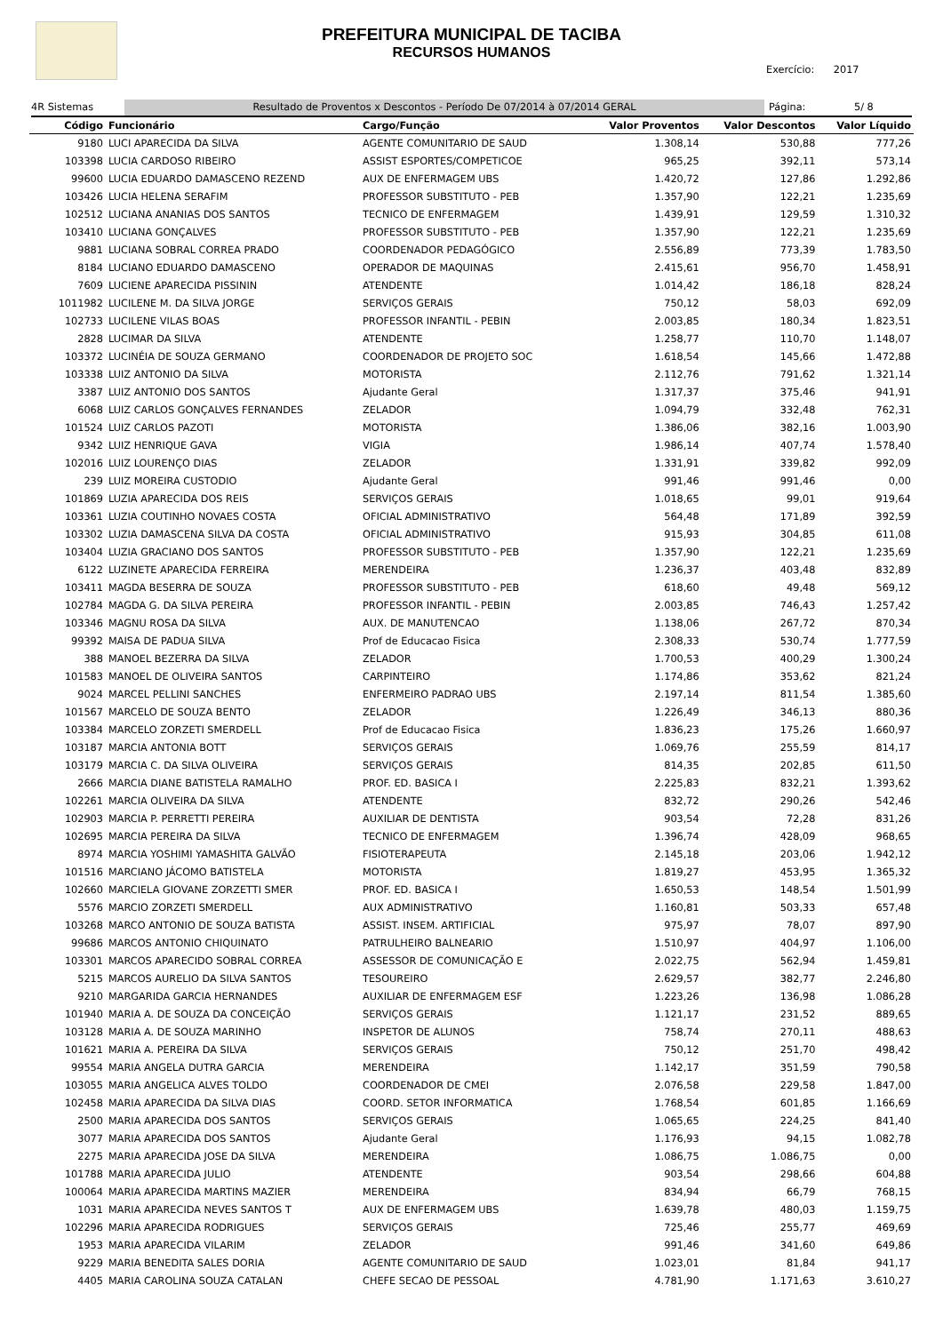PREFEITURA MUNICIPAL DE TACIBA
RECURSOS HUMANOS
Exercício: 2017
4R Sistemas Resultado de Proventos x Descontos - Período De 07/2014 à 07/2014 GERAL Página: 5/ 8
| Código | Funcionário | Cargo/Função | Valor Proventos | Valor Descontos | Valor Líquido |
| --- | --- | --- | --- | --- | --- |
| 9180 | LUCI APARECIDA DA SILVA | AGENTE COMUNITARIO DE SAUD | 1.308,14 | 530,88 | 777,26 |
| 103398 | LUCIA CARDOSO RIBEIRO | ASSIST ESPORTES/COMPETICOE | 965,25 | 392,11 | 573,14 |
| 99600 | LUCIA EDUARDO DAMASCENO REZEND | AUX DE ENFERMAGEM UBS | 1.420,72 | 127,86 | 1.292,86 |
| 103426 | LUCIA HELENA SERAFIM | PROFESSOR SUBSTITUTO - PEB | 1.357,90 | 122,21 | 1.235,69 |
| 102512 | LUCIANA ANANIAS DOS SANTOS | TECNICO DE ENFERMAGEM | 1.439,91 | 129,59 | 1.310,32 |
| 103410 | LUCIANA GONÇALVES | PROFESSOR SUBSTITUTO - PEB | 1.357,90 | 122,21 | 1.235,69 |
| 9881 | LUCIANA SOBRAL CORREA PRADO | COORDENADOR PEDAGÓGICO | 2.556,89 | 773,39 | 1.783,50 |
| 8184 | LUCIANO EDUARDO DAMASCENO | OPERADOR DE MAQUINAS | 2.415,61 | 956,70 | 1.458,91 |
| 7609 | LUCIENE APARECIDA PISSININ | ATENDENTE | 1.014,42 | 186,18 | 828,24 |
| 1011982 | LUCILENE M. DA SILVA JORGE | SERVIÇOS GERAIS | 750,12 | 58,03 | 692,09 |
| 102733 | LUCILENE VILAS BOAS | PROFESSOR INFANTIL - PEBIN | 2.003,85 | 180,34 | 1.823,51 |
| 2828 | LUCIMAR DA SILVA | ATENDENTE | 1.258,77 | 110,70 | 1.148,07 |
| 103372 | LUCINÉIA DE SOUZA GERMANO | COORDENADOR DE PROJETO SOC | 1.618,54 | 145,66 | 1.472,88 |
| 103338 | LUIZ ANTONIO DA SILVA | MOTORISTA | 2.112,76 | 791,62 | 1.321,14 |
| 3387 | LUIZ ANTONIO DOS SANTOS | Ajudante Geral | 1.317,37 | 375,46 | 941,91 |
| 6068 | LUIZ CARLOS GONÇALVES FERNANDES | ZELADOR | 1.094,79 | 332,48 | 762,31 |
| 101524 | LUIZ CARLOS PAZOTI | MOTORISTA | 1.386,06 | 382,16 | 1.003,90 |
| 9342 | LUIZ HENRIQUE GAVA | VIGIA | 1.986,14 | 407,74 | 1.578,40 |
| 102016 | LUIZ LOURENÇO DIAS | ZELADOR | 1.331,91 | 339,82 | 992,09 |
| 239 | LUIZ MOREIRA CUSTODIO | Ajudante Geral | 991,46 | 991,46 | 0,00 |
| 101869 | LUZIA APARECIDA DOS REIS | SERVIÇOS GERAIS | 1.018,65 | 99,01 | 919,64 |
| 103361 | LUZIA COUTINHO NOVAES COSTA | OFICIAL ADMINISTRATIVO | 564,48 | 171,89 | 392,59 |
| 103302 | LUZIA DAMASCENA SILVA DA COSTA | OFICIAL ADMINISTRATIVO | 915,93 | 304,85 | 611,08 |
| 103404 | LUZIA GRACIANO DOS SANTOS | PROFESSOR SUBSTITUTO - PEB | 1.357,90 | 122,21 | 1.235,69 |
| 6122 | LUZINETE APARECIDA FERREIRA | MERENDEIRA | 1.236,37 | 403,48 | 832,89 |
| 103411 | MAGDA BESERRA DE SOUZA | PROFESSOR SUBSTITUTO - PEB | 618,60 | 49,48 | 569,12 |
| 102784 | MAGDA G. DA SILVA PEREIRA | PROFESSOR INFANTIL - PEBIN | 2.003,85 | 746,43 | 1.257,42 |
| 103346 | MAGNU ROSA DA SILVA | AUX. DE MANUTENCAO | 1.138,06 | 267,72 | 870,34 |
| 99392 | MAISA DE PADUA SILVA | Prof de Educacao Fisica | 2.308,33 | 530,74 | 1.777,59 |
| 388 | MANOEL BEZERRA DA SILVA | ZELADOR | 1.700,53 | 400,29 | 1.300,24 |
| 101583 | MANOEL DE OLIVEIRA SANTOS | CARPINTEIRO | 1.174,86 | 353,62 | 821,24 |
| 9024 | MARCEL PELLINI SANCHES | ENFERMEIRO PADRAO UBS | 2.197,14 | 811,54 | 1.385,60 |
| 101567 | MARCELO DE SOUZA BENTO | ZELADOR | 1.226,49 | 346,13 | 880,36 |
| 103384 | MARCELO ZORZETI SMERDELL | Prof de Educacao Fisica | 1.836,23 | 175,26 | 1.660,97 |
| 103187 | MARCIA ANTONIA BOTT | SERVIÇOS GERAIS | 1.069,76 | 255,59 | 814,17 |
| 103179 | MARCIA C. DA SILVA OLIVEIRA | SERVIÇOS GERAIS | 814,35 | 202,85 | 611,50 |
| 2666 | MARCIA DIANE BATISTELA RAMALHO | PROF. ED. BASICA I | 2.225,83 | 832,21 | 1.393,62 |
| 102261 | MARCIA OLIVEIRA DA SILVA | ATENDENTE | 832,72 | 290,26 | 542,46 |
| 102903 | MARCIA P. PERRETTI PEREIRA | AUXILIAR DE DENTISTA | 903,54 | 72,28 | 831,26 |
| 102695 | MARCIA PEREIRA DA SILVA | TECNICO DE ENFERMAGEM | 1.396,74 | 428,09 | 968,65 |
| 8974 | MARCIA YOSHIMI YAMASHITA GALVÃO | FISIOTERAPEUTA | 2.145,18 | 203,06 | 1.942,12 |
| 101516 | MARCIANO JÁCOMO BATISTELA | MOTORISTA | 1.819,27 | 453,95 | 1.365,32 |
| 102660 | MARCIELA GIOVANE ZORZETTI SMER | PROF. ED. BASICA I | 1.650,53 | 148,54 | 1.501,99 |
| 5576 | MARCIO ZORZETI SMERDELL | AUX ADMINISTRATIVO | 1.160,81 | 503,33 | 657,48 |
| 103268 | MARCO ANTONIO DE SOUZA BATISTA | ASSIST. INSEM. ARTIFICIAL | 975,97 | 78,07 | 897,90 |
| 99686 | MARCOS ANTONIO CHIQUINATO | PATRULHEIRO BALNEARIO | 1.510,97 | 404,97 | 1.106,00 |
| 103301 | MARCOS APARECIDO SOBRAL CORREA | ASSESSOR DE COMUNICAÇÃO E | 2.022,75 | 562,94 | 1.459,81 |
| 5215 | MARCOS AURELIO DA SILVA SANTOS | TESOUREIRO | 2.629,57 | 382,77 | 2.246,80 |
| 9210 | MARGARIDA GARCIA HERNANDES | AUXILIAR DE ENFERMAGEM ESF | 1.223,26 | 136,98 | 1.086,28 |
| 101940 | MARIA A. DE SOUZA DA CONCEIÇÃO | SERVIÇOS GERAIS | 1.121,17 | 231,52 | 889,65 |
| 103128 | MARIA A. DE SOUZA MARINHO | INSPETOR DE ALUNOS | 758,74 | 270,11 | 488,63 |
| 101621 | MARIA A. PEREIRA DA SILVA | SERVIÇOS GERAIS | 750,12 | 251,70 | 498,42 |
| 99554 | MARIA ANGELA DUTRA GARCIA | MERENDEIRA | 1.142,17 | 351,59 | 790,58 |
| 103055 | MARIA ANGELICA ALVES TOLDO | COORDENADOR DE CMEI | 2.076,58 | 229,58 | 1.847,00 |
| 102458 | MARIA APARECIDA DA SILVA DIAS | COORD. SETOR INFORMATICA | 1.768,54 | 601,85 | 1.166,69 |
| 2500 | MARIA APARECIDA DOS SANTOS | SERVIÇOS GERAIS | 1.065,65 | 224,25 | 841,40 |
| 3077 | MARIA APARECIDA DOS SANTOS | Ajudante Geral | 1.176,93 | 94,15 | 1.082,78 |
| 2275 | MARIA APARECIDA JOSE DA SILVA | MERENDEIRA | 1.086,75 | 1.086,75 | 0,00 |
| 101788 | MARIA APARECIDA JULIO | ATENDENTE | 903,54 | 298,66 | 604,88 |
| 100064 | MARIA APARECIDA MARTINS MAZIER | MERENDEIRA | 834,94 | 66,79 | 768,15 |
| 1031 | MARIA APARECIDA NEVES SANTOS T | AUX DE ENFERMAGEM UBS | 1.639,78 | 480,03 | 1.159,75 |
| 102296 | MARIA APARECIDA RODRIGUES | SERVIÇOS GERAIS | 725,46 | 255,77 | 469,69 |
| 1953 | MARIA APARECIDA VILARIM | ZELADOR | 991,46 | 341,60 | 649,86 |
| 9229 | MARIA BENEDITA SALES DORIA | AGENTE COMUNITARIO DE SAUD | 1.023,01 | 81,84 | 941,17 |
| 4405 | MARIA CAROLINA SOUZA CATALAN | CHEFE SECAO DE PESSOAL | 4.781,90 | 1.171,63 | 3.610,27 |